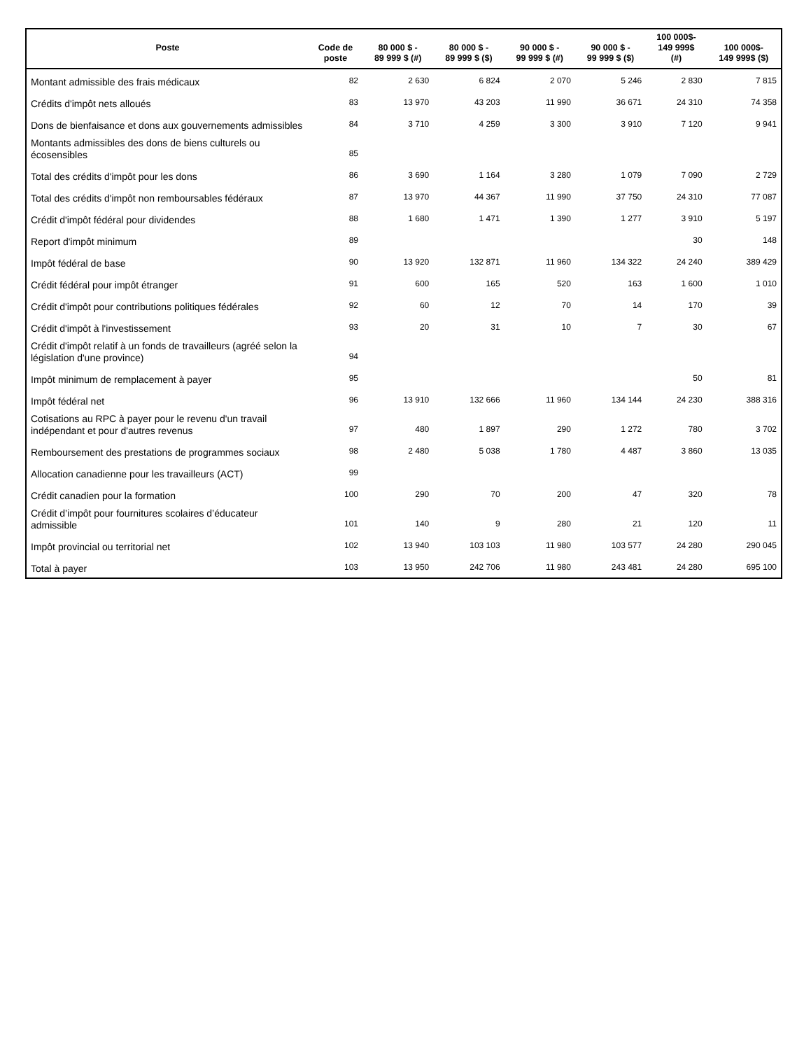| Poste | Code de poste | 80 000 $ - 89 999 $ (#) | 80 000 $ - 89 999 $ ($) | 90 000 $ - 99 999 $ (#) | 90 000 $ - 99 999 $ ($) | 100 000$- 149 999$ (#) | 100 000$- 149 999$ ($) |
| --- | --- | --- | --- | --- | --- | --- | --- |
| Montant admissible des frais médicaux | 82 | 2 630 | 6 824 | 2 070 | 5 246 | 2 830 | 7 815 |
| Crédits d'impôt nets alloués | 83 | 13 970 | 43 203 | 11 990 | 36 671 | 24 310 | 74 358 |
| Dons de bienfaisance et dons aux gouvernements admissibles | 84 | 3 710 | 4 259 | 3 300 | 3 910 | 7 120 | 9 941 |
| Montants admissibles des dons de biens culturels ou écosensibles | 85 | | | | | | |
| Total des crédits d'impôt pour les dons | 86 | 3 690 | 1 164 | 3 280 | 1 079 | 7 090 | 2 729 |
| Total des crédits d'impôt non remboursables fédéraux | 87 | 13 970 | 44 367 | 11 990 | 37 750 | 24 310 | 77 087 |
| Crédit d'impôt fédéral pour dividendes | 88 | 1 680 | 1 471 | 1 390 | 1 277 | 3 910 | 5 197 |
| Report d'impôt minimum | 89 | | | | | 30 | 148 |
| Impôt fédéral de base | 90 | 13 920 | 132 871 | 11 960 | 134 322 | 24 240 | 389 429 |
| Crédit fédéral pour impôt étranger | 91 | 600 | 165 | 520 | 163 | 1 600 | 1 010 |
| Crédit d'impôt pour contributions politiques fédérales | 92 | 60 | 12 | 70 | 14 | 170 | 39 |
| Crédit d'impôt à l'investissement | 93 | 20 | 31 | 10 | 7 | 30 | 67 |
| Crédit d'impôt relatif à un fonds de travailleurs (agréé selon la législation d'une province) | 94 | | | | | | |
| Impôt minimum de remplacement à payer | 95 | | | | | 50 | 81 |
| Impôt fédéral net | 96 | 13 910 | 132 666 | 11 960 | 134 144 | 24 230 | 388 316 |
| Cotisations au RPC à payer pour le revenu d'un travail indépendant et pour d'autres revenus | 97 | 480 | 1 897 | 290 | 1 272 | 780 | 3 702 |
| Remboursement des prestations de programmes sociaux | 98 | 2 480 | 5 038 | 1 780 | 4 487 | 3 860 | 13 035 |
| Allocation canadienne pour les travailleurs (ACT) | 99 | | | | | | |
| Crédit canadien pour la formation | 100 | 290 | 70 | 200 | 47 | 320 | 78 |
| Crédit d’impôt pour fournitures scolaires d’éducateur admissible | 101 | 140 | 9 | 280 | 21 | 120 | 11 |
| Impôt provincial ou territorial net | 102 | 13 940 | 103 103 | 11 980 | 103 577 | 24 280 | 290 045 |
| Total à payer | 103 | 13 950 | 242 706 | 11 980 | 243 481 | 24 280 | 695 100 |